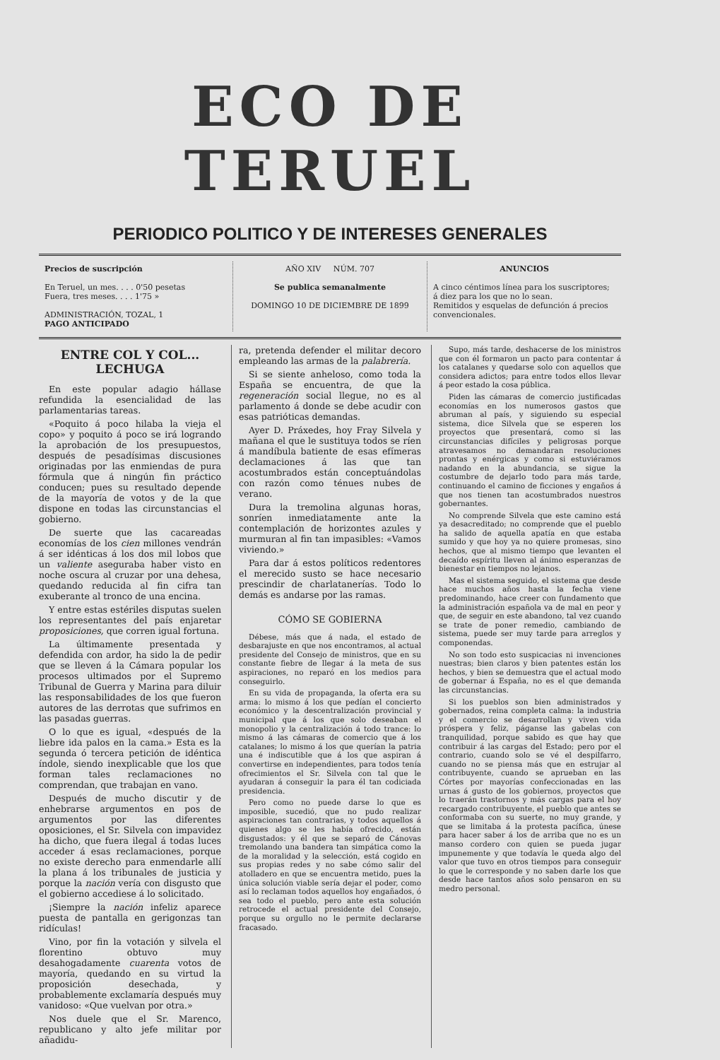ECO DE TERUEL
PERIODICO POLITICO Y DE INTERESES GENERALES
Precios de suscripción
En Teruel, un mes. . . . 0'50 pesetas
Fuera, tres meses. . . . 1'75 »
ADMINISTRACIÓN, TOZAL, 1
PAGO ANTICIPADO
AÑO XIV NÚM. 707
Se publica semanalmente
DOMINGO 10 DE DICIEMBRE DE 1899
ANUNCIOS
A cinco céntimos línea para los suscriptores; á diez para los que no lo sean.
Remitidos y esquelas de defunción á precios convencionales.
ENTRE COL Y COL... LECHUGA
En este popular adagio hállase refundida la esencialidad de las parlamentarias tareas.
«Poquito á poco hilaba la vieja el copo» y poquito á poco se irá logrando la aprobación de los presupuestos, después de pesadísimas discusiones originadas por las enmiendas de pura fórmula que á ningún fin práctico conducen; pues su resultado depende de la mayoría de votos y de la que dispone en todas las circunstancias el gobierno.
De suerte que las cacareadas economías de los cien millones vendrán á ser idénticas á los dos mil lobos que un valiente aseguraba haber visto en noche oscura al cruzar por una dehesa, quedando reducida al fin cifra tan exuberante al tronco de una encina.
Y entre estas estériles disputas suelen los representantes del país enjaretar proposiciones, que corren igual fortuna.
La últimamente presentada y defendida con ardor, ha sido la de pedir que se lleven á la Cámara popular los procesos ultimados por el Supremo Tribunal de Guerra y Marina para diluir las responsabilidades de los que fueron autores de las derrotas que sufrimos en las pasadas guerras.
O lo que es igual, «después de la liebre ida palos en la cama.» Esta es la segunda ó tercera petición de idéntica índole, siendo inexplicable que los que forman tales reclamaciones no comprendan, que trabajan en vano.
Después de mucho discutir y de enhebrarse argumentos en pos de argumentos por las diferentes oposiciones, el Sr. Silvela con impavidez ha dicho, que fuera ilegal á todas luces acceder á esas reclamaciones, porque no existe derecho para enmendarle allí la plana á los tribunales de justicia y porque la nación vería con disgusto que el gobierno accediese á lo solicitado.
¡Siempre la nación infeliz aparece puesta de pantalla en gerigonzas tan ridículas!
Vino, por fin la votación y silvela el florentino obtuvo muy desahogadamente cuarenta votos de mayoría, quedando en su virtud la proposición desechada, y probablemente exclamaría después muy vanidoso: «Que vuelvan por otra.»
Nos duele que el Sr. Marenco, republicano y alto jefe militar por añadidu-
ra, pretenda defender el militar decoro empleando las armas de la palabrería.
Si se siente anheloso, como toda la España se encuentra, de que la regeneración social llegue, no es al parlamento á donde se debe acudir con esas patrióticas demandas.
Ayer D. Práxedes, hoy Fray Silvela y mañana el que le sustituya todos se ríen á mandíbula batiente de esas efímeras declamaciones á las que tan acostumbrados están conceptuándolas con razón como ténues nubes de verano.
Dura la tremolina algunas horas, sonríen inmediatamente ante la contemplación de horizontes azules y murmuran al fin tan impasibles: «Vamos viviendo.»
Para dar á estos políticos redentores el merecido susto se hace necesario prescindir de charlatanerías. Todo lo demás es andarse por las ramas.
CÓMO SE GOBIERNA
Débese, más que á nada, el estado de desbarajuste en que nos encontramos, al actual presidente del Consejo de ministros, que en su constante fiebre de llegar á la meta de sus aspiraciones, no reparó en los medios para conseguirlo.
En su vida de propaganda, la oferta era su arma: lo mismo á los que pedían el concierto económico y la descentralización provincial y municipal que á los que solo deseaban el monopolio y la centralización á todo trance: lo mismo á las cámaras de comercio que á los catalanes; lo mismo á los que querían la patria una é indiscutible que á los que aspiran á convertirse en independientes, para todos tenía ofrecimientos el Sr. Silvela con tal que le ayudaran á conseguir la para él tan codiciada presidencia.
Pero como no puede darse lo que es imposible, sucedió, que no pudo realizar aspiraciones tan contrarias, y todos aquellos á quienes algo se les había ofrecido, están disgustados: y él que se separó de Cánovas tremolando una bandera tan simpática como la de la moralidad y la selección, está cogido en sus propias redes y no sabe cómo salir del atolladero en que se encuentra metido, pues la única solución viable sería dejar el poder, como así lo reclaman todos aquellos hoy engañados, ó sea todo el pueblo, pero ante esta solución retrocede el actual presidente del Consejo, porque su orgullo no le permite declararse fracasado.
Supo, más tarde, deshacerse de los ministros que con él formaron un pacto para contentar á los catalanes y quedarse solo con aquellos que considera adictos; para entre todos ellos llevar á peor estado la cosa pública.
Piden las cámaras de comercio justificadas economías en los numerosos gastos que abruman al país, y siguiendo su especial sistema, dice Silvela que se esperen los proyectos que presentará, como si las circunstancias difíciles y peligrosas porque atravesamos no demandaran resoluciones prontas y enérgicas y como si estuviéramos nadando en la abundancia, se sigue la costumbre de dejarlo todo para más tarde, continuando el camino de ficciones y engaños á que nos tienen tan acostumbrados nuestros gobernantes.
No comprende Silvela que este camino está ya desacreditado; no comprende que el pueblo ha salido de aquella apatía en que estaba sumido y que hoy ya no quiere promesas, sino hechos, que al mismo tiempo que levanten el decaído espíritu lleven al ánimo esperanzas de bienestar en tiempos no lejanos.
Mas el sistema seguido, el sistema que desde hace muchos años hasta la fecha viene predominando, hace creer con fundamento que la administración española va de mal en peor y que, de seguir en este abandono, tal vez cuando se trate de poner remedio, cambiando de sistema, puede ser muy tarde para arreglos y componendas.
No son todo esto suspicacias ni invenciones nuestras; bien claros y bien patentes están los hechos, y bien se demuestra que el actual modo de gobernar á España, no es el que demanda las circunstancias.
Si los pueblos son bien administrados y gobernados, reina completa calma: la industria y el comercio se desarrollan y viven vida próspera y feliz, páganse las gabelas con tranquilidad, porque sabido es que hay que contribuir á las cargas del Estado; pero por el contrario, cuando solo se vé el despilfarro, cuando no se piensa más que en estrujar al contribuyente, cuando se aprueban en las Córtes por mayorías confeccionadas en las urnas á gusto de los gobiernos, proyectos que lo traerán trastornos y más cargas para el hoy recargado contribuyente, el pueblo que antes se conformaba con su suerte, no muy grande, y que se limitaba á la protesta pacífica, únese para hacer saber á los de arriba que no es un manso cordero con quien se pueda jugar impunemente y que todavía le queda algo del valor que tuvo en otros tiempos para conseguir lo que le corresponde y no saben darle los que desde hace tantos años solo pensaron en su medro personal.